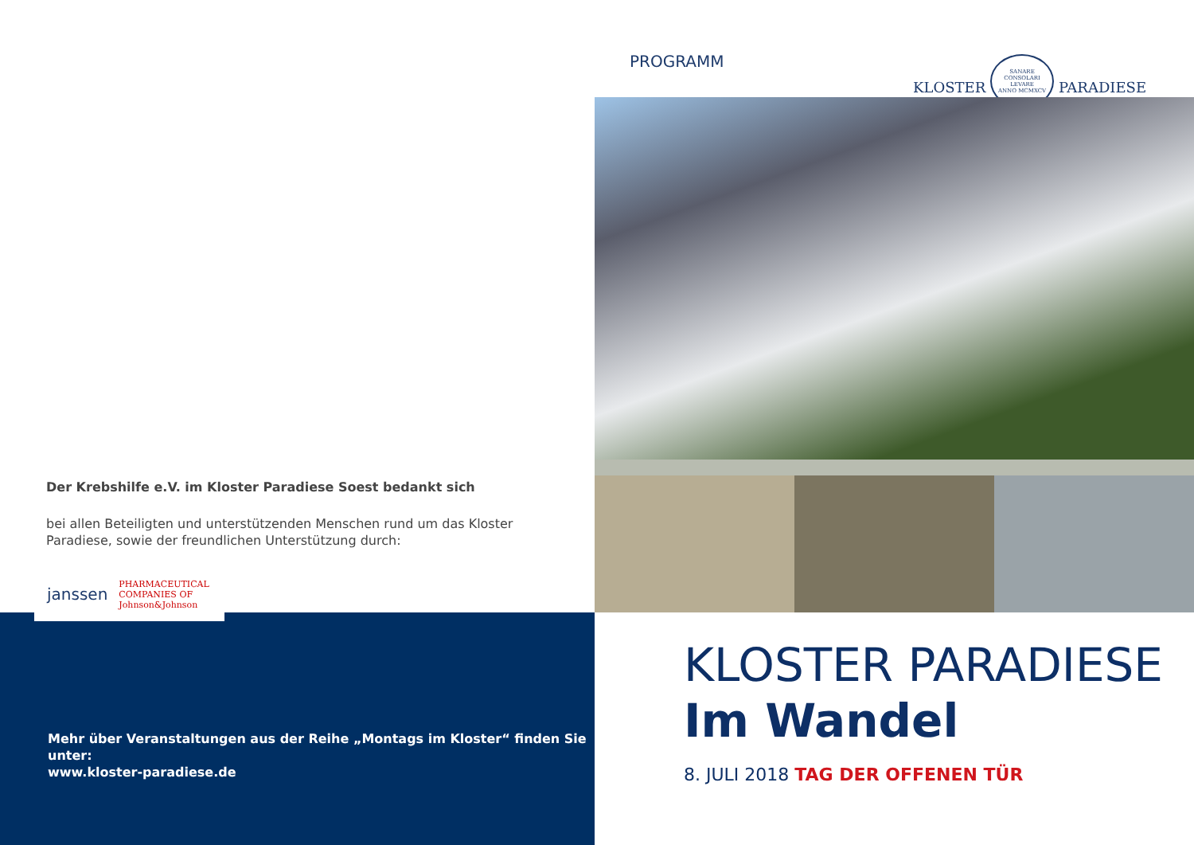Der Krebshilfe e.V. im Kloster Paradiese Soest bedankt sich
bei allen Beteiligten und unterstützenden Menschen rund um das Kloster Paradiese, sowie der freundlichen Unterstützung durch:
janssen PHARMACEUTICAL COMPANIES OF
Johnson&Johnson
Mehr über Veranstaltungen aus der Reihe „Montags im Kloster“ finden Sie unter:
www.kloster-paradiese.de
PROGRAMM
KLOSTER SANARE
CONSOLARI
LEVARE
ANNO MCMXCV PARADIESE
KLOSTER PARADIESE
Im Wandel
8. JULI 2018 TAG DER OFFENEN TÜR